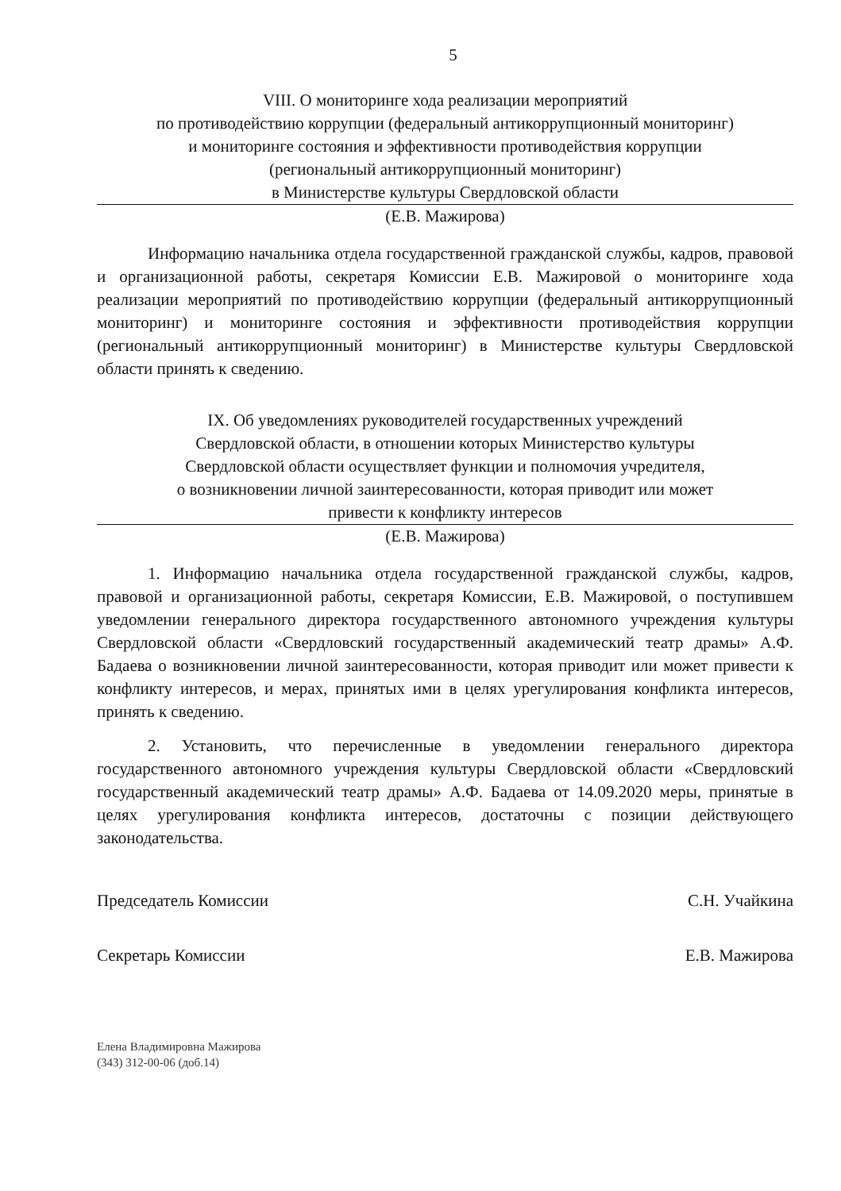5
VIII. О мониторинге хода реализации мероприятий
по противодействию коррупции (федеральный антикоррупционный мониторинг)
и мониторинге состояния и эффективности противодействия коррупции
(региональный антикоррупционный мониторинг)
в Министерстве культуры Свердловской области
(Е.В. Мажирова)
Информацию начальника отдела государственной гражданской службы, кадров, правовой и организационной работы, секретаря Комиссии Е.В. Мажировой о мониторинге хода реализации мероприятий по противодействию коррупции (федеральный антикоррупционный мониторинг) и мониторинге состояния и эффективности противодействия коррупции (региональный антикоррупционный мониторинг) в Министерстве культуры Свердловской области принять к сведению.
IX. Об уведомлениях руководителей государственных учреждений
Свердловской области, в отношении которых Министерство культуры
Свердловской области осуществляет функции и полномочия учредителя,
о возникновении личной заинтересованности, которая приводит или может
привести к конфликту интересов
(Е.В. Мажирова)
1. Информацию начальника отдела государственной гражданской службы, кадров, правовой и организационной работы, секретаря Комиссии, Е.В. Мажировой, о поступившем уведомлении генерального директора государственного автономного учреждения культуры Свердловской области «Свердловский государственный академический театр драмы» А.Ф. Бадаева о возникновении личной заинтересованности, которая приводит или может привести к конфликту интересов, и мерах, принятых ими в целях урегулирования конфликта интересов, принять к сведению.
2. Установить, что перечисленные в уведомлении генерального директора государственного автономного учреждения культуры Свердловской области «Свердловский государственный академический театр драмы» А.Ф. Бадаева от 14.09.2020 меры, принятые в целях урегулирования конфликта интересов, достаточны с позиции действующего законодательства.
Председатель Комиссии С.Н. Учайкина
Секретарь Комиссии Е.В. Мажирова
Елена Владимировна Мажирова
(343) 312-00-06 (доб.14)